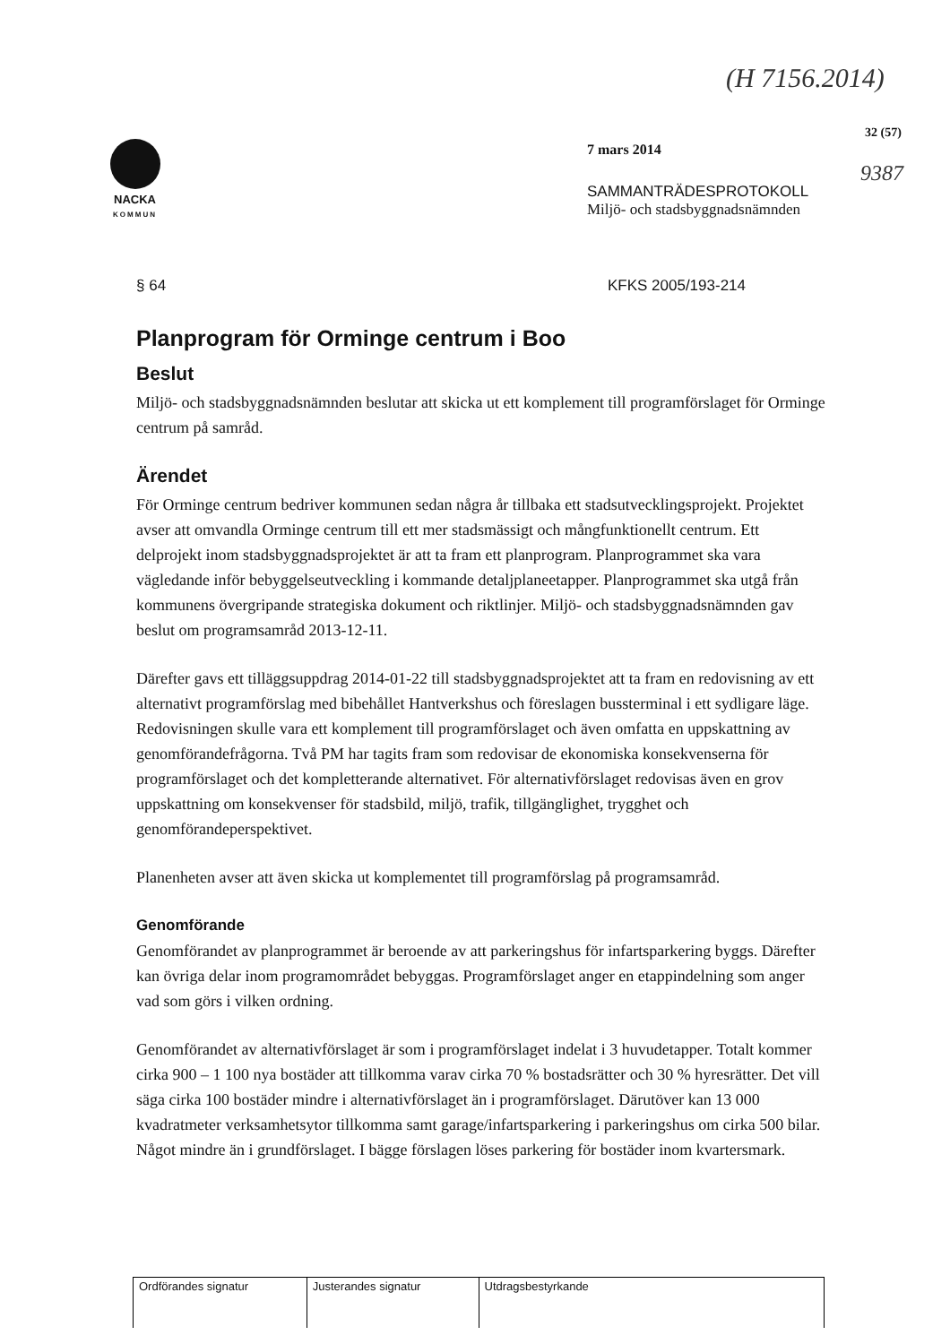(H 7156.2014)
32 (57)
9387
NACKA
KOMMUN
7 mars 2014
SAMMANTRÄDESPROTOKOLL
Miljö- och stadsbyggnadsnämnden
§ 64 KFKS 2005/193-214
Planprogram för Orminge centrum i Boo
Beslut
Miljö- och stadsbyggnadsnämnden beslutar att skicka ut ett komplement till programförslaget för Orminge centrum på samråd.
Ärendet
För Orminge centrum bedriver kommunen sedan några år tillbaka ett stadsutvecklingsprojekt. Projektet avser att omvandla Orminge centrum till ett mer stadsmässigt och mångfunktionellt centrum. Ett delprojekt inom stadsbyggnadsprojektet är att ta fram ett planprogram. Planprogrammet ska vara vägledande inför bebyggelseutveckling i kommande detaljplaneetapper. Planprogrammet ska utgå från kommunens övergripande strategiska dokument och riktlinjer. Miljö- och stadsbyggnadsnämnden gav beslut om programsamråd 2013-12-11.
Därefter gavs ett tilläggsuppdrag 2014-01-22 till stadsbyggnadsprojektet att ta fram en redovisning av ett alternativt programförslag med bibehållet Hantverkshus och föreslagen bussterminal i ett sydligare läge. Redovisningen skulle vara ett komplement till programförslaget och även omfatta en uppskattning av genomförandefrågorna. Två PM har tagits fram som redovisar de ekonomiska konsekvenserna för programförslaget och det kompletterande alternativet. För alternativförslaget redovisas även en grov uppskattning om konsekvenser för stadsbild, miljö, trafik, tillgänglighet, trygghet och genomförandeperspektivet.
Planenheten avser att även skicka ut komplementet till programförslag på programsamråd.
Genomförande
Genomförandet av planprogrammet är beroende av att parkeringshus för infartsparkering byggs. Därefter kan övriga delar inom programområdet bebyggas. Programförslaget anger en etappindelning som anger vad som görs i vilken ordning.
Genomförandet av alternativförslaget är som i programförslaget indelat i 3 huvudetapper. Totalt kommer cirka 900 – 1 100 nya bostäder att tillkomma varav cirka 70 % bostadsrätter och 30 % hyresrätter. Det vill säga cirka 100 bostäder mindre i alternativförslaget än i programförslaget. Därutöver kan 13 000 kvadratmeter verksamhetsytor tillkomma samt garage/infartsparkering i parkeringshus om cirka 500 bilar. Något mindre än i grundförslaget. I bägge förslagen löses parkering för bostäder inom kvartersmark.
| Ordförandes signatur | Justerandes signatur | Utdragsbestyrkande |